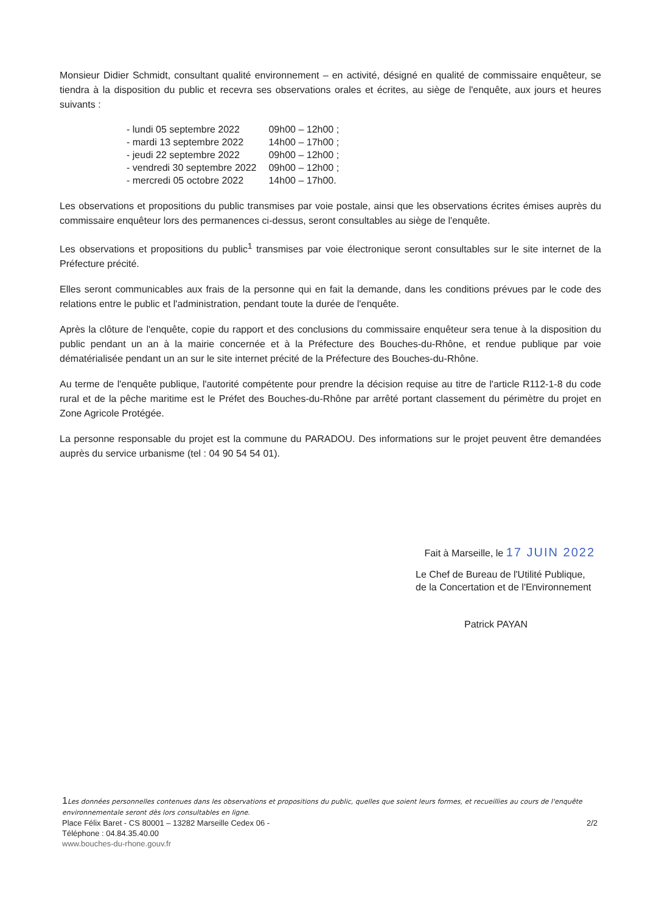Monsieur Didier Schmidt, consultant qualité environnement – en activité, désigné en qualité de commissaire enquêteur, se tiendra à la disposition du public et recevra ses observations orales et écrites, au siège de l'enquête, aux jours et heures suivants :
| - lundi 05 septembre 2022 | 09h00 – 12h00 ; |
| - mardi 13 septembre 2022 | 14h00 – 17h00 ; |
| - jeudi 22 septembre 2022 | 09h00 – 12h00 ; |
| - vendredi 30 septembre 2022 | 09h00 – 12h00 ; |
| - mercredi 05 octobre 2022 | 14h00 – 17h00. |
Les observations et propositions du public transmises par voie postale, ainsi que les observations écrites émises auprès du commissaire enquêteur lors des permanences ci-dessus, seront consultables au siège de l'enquête.
Les observations et propositions du public<sup>1</sup> transmises par voie électronique seront consultables sur le site internet de la Préfecture précité.
Elles seront communicables aux frais de la personne qui en fait la demande, dans les conditions prévues par le code des relations entre le public et l'administration, pendant toute la durée de l'enquête.
Après la clôture de l'enquête, copie du rapport et des conclusions du commissaire enquêteur sera tenue à la disposition du public pendant un an à la mairie concernée et à la Préfecture des Bouches-du-Rhône, et rendue publique par voie dématérialisée pendant un an sur le site internet précité de la Préfecture des Bouches-du-Rhône.
Au terme de l'enquête publique, l'autorité compétente pour prendre la décision requise au titre de l'article R112-1-8 du code rural et de la pêche maritime est le Préfet des Bouches-du-Rhône par arrêté portant classement du périmètre du projet en Zone Agricole Protégée.
La personne responsable du projet est la commune du PARADOU. Des informations sur le projet peuvent être demandées auprès du service urbanisme (tel : 04 90 54 54 01).
Fait à Marseille, le 17 JUIN 2022
Le Chef de Bureau de l'Utilité Publique, de la Concertation et de l'Environnement
Patrick PAYAN
1 Les données personnelles contenues dans les observations et propositions du public, quelles que soient leurs formes, et recueillies au cours de l'enquête environnementale seront dès lors consultables en ligne.
Place Félix Baret - CS 80001 – 13282 Marseille Cedex 06 - 2/2
Téléphone : 04.84.35.40.00
www.bouches-du-rhone.gouv.fr